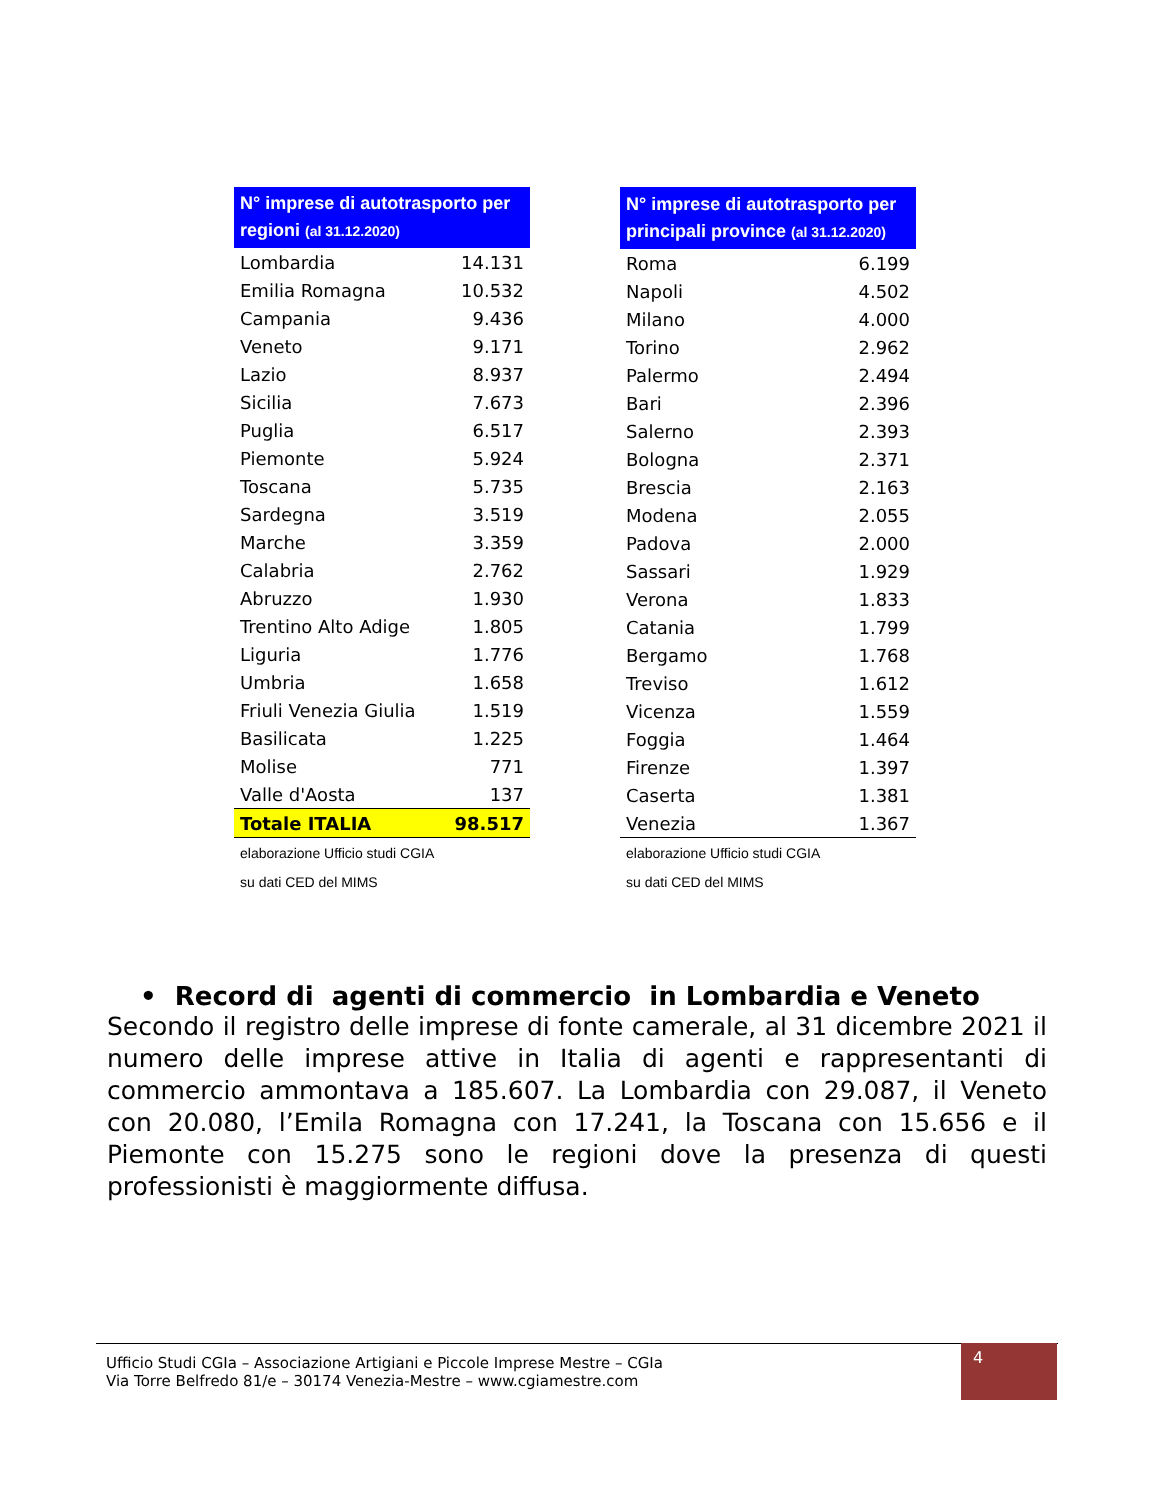| N° imprese di autotrasporto per regioni (al 31.12.2020) | |
| --- | --- |
| Lombardia | 14.131 |
| Emilia Romagna | 10.532 |
| Campania | 9.436 |
| Veneto | 9.171 |
| Lazio | 8.937 |
| Sicilia | 7.673 |
| Puglia | 6.517 |
| Piemonte | 5.924 |
| Toscana | 5.735 |
| Sardegna | 3.519 |
| Marche | 3.359 |
| Calabria | 2.762 |
| Abruzzo | 1.930 |
| Trentino Alto Adige | 1.805 |
| Liguria | 1.776 |
| Umbria | 1.658 |
| Friuli Venezia Giulia | 1.519 |
| Basilicata | 1.225 |
| Molise | 771 |
| Valle d'Aosta | 137 |
| Totale ITALIA | 98.517 |
| elaborazione Ufficio studi CGIA | |
| su dati CED del MIMS | |
| N° imprese di autotrasporto per principali province (al 31.12.2020) | |
| --- | --- |
| Roma | 6.199 |
| Napoli | 4.502 |
| Milano | 4.000 |
| Torino | 2.962 |
| Palermo | 2.494 |
| Bari | 2.396 |
| Salerno | 2.393 |
| Bologna | 2.371 |
| Brescia | 2.163 |
| Modena | 2.055 |
| Padova | 2.000 |
| Sassari | 1.929 |
| Verona | 1.833 |
| Catania | 1.799 |
| Bergamo | 1.768 |
| Treviso | 1.612 |
| Vicenza | 1.559 |
| Foggia | 1.464 |
| Firenze | 1.397 |
| Caserta | 1.381 |
| Venezia | 1.367 |
| elaborazione Ufficio studi CGIA | |
| su dati CED del MIMS | |
• Record di agenti di commercio in Lombardia e Veneto
Secondo il registro delle imprese di fonte camerale, al 31 dicembre 2021 il numero delle imprese attive in Italia di agenti e rappresentanti di commercio ammontava a 185.607. La Lombardia con 29.087, il Veneto con 20.080, l’Emila Romagna con 17.241, la Toscana con 15.656 e il Piemonte con 15.275 sono le regioni dove la presenza di questi professionisti è maggiormente diffusa.
Ufficio Studi CGIa – Associazione Artigiani e Piccole Imprese Mestre – CGIa
Via Torre Belfredo 81/e – 30174 Venezia-Mestre – www.cgiamestre.com
4